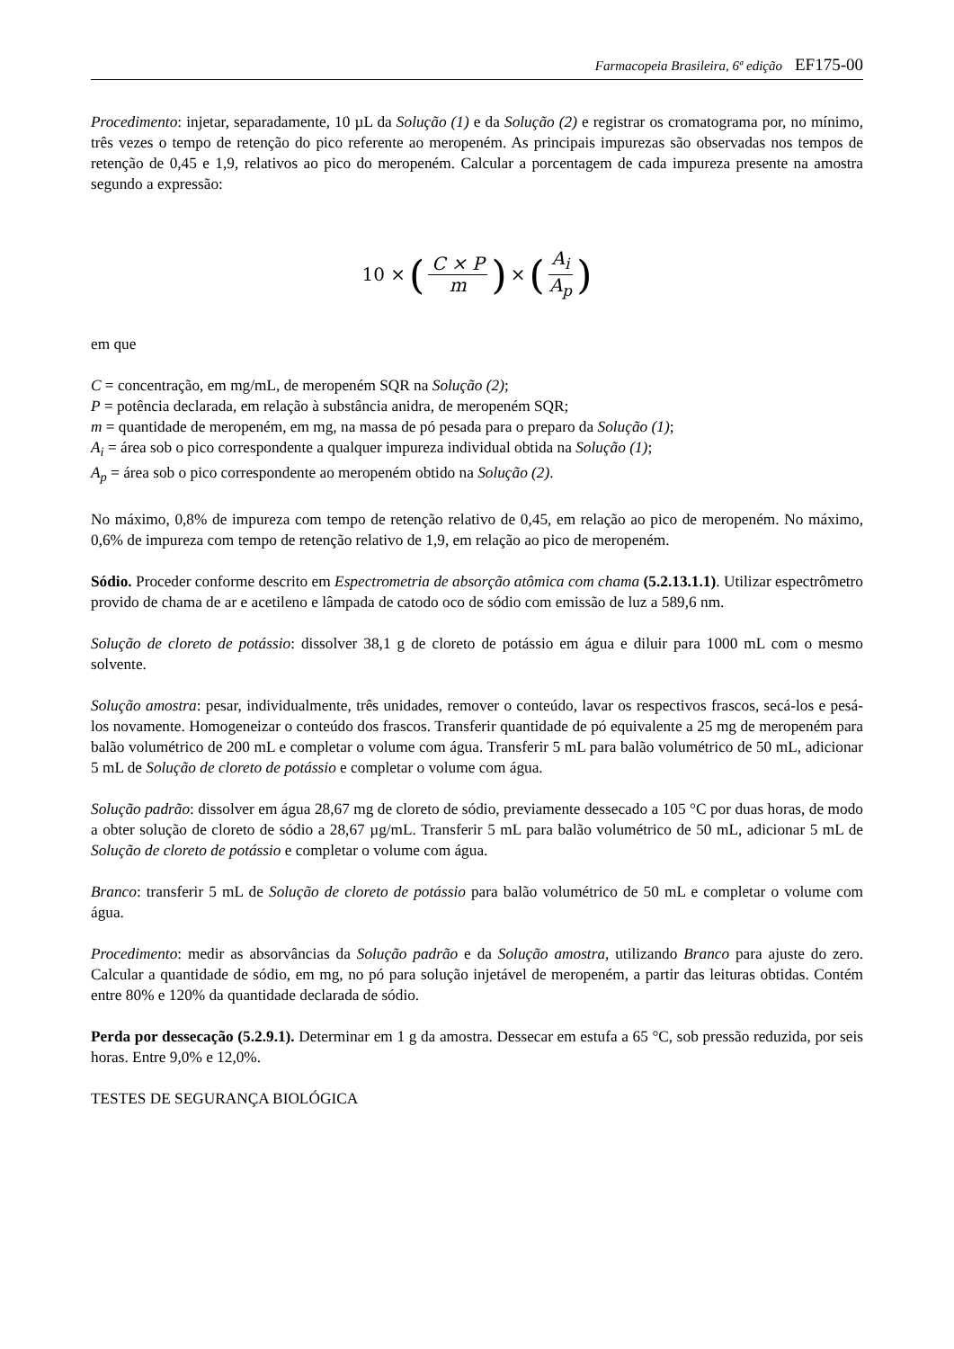Farmacopeia Brasileira, 6ª edição EF175-00
Procedimento: injetar, separadamente, 10 µL da Solução (1) e da Solução (2) e registrar os cromatograma por, no mínimo, três vezes o tempo de retenção do pico referente ao meropeném. As principais impurezas são observadas nos tempos de retenção de 0,45 e 1,9, relativos ao pico do meropeném. Calcular a porcentagem de cada impureza presente na amostra segundo a expressão:
10 × (C × P m) × (A<sub>i</sub> A<sub>p</sub>)
em que
C = concentração, em mg/mL, de meropeném SQR na Solução (2);
P = potência declarada, em relação à substância anidra, de meropeném SQR;
m = quantidade de meropeném, em mg, na massa de pó pesada para o preparo da Solução (1);
A<sub>i</sub> = área sob o pico correspondente a qualquer impureza individual obtida na Solução (1);
A<sub>p</sub> = área sob o pico correspondente ao meropeném obtido na Solução (2).
No máximo, 0,8% de impureza com tempo de retenção relativo de 0,45, em relação ao pico de meropeném. No máximo, 0,6% de impureza com tempo de retenção relativo de 1,9, em relação ao pico de meropeném.
Sódio. Proceder conforme descrito em Espectrometria de absorção atômica com chama (5.2.13.1.1). Utilizar espectrômetro provido de chama de ar e acetileno e lâmpada de catodo oco de sódio com emissão de luz a 589,6 nm.
Solução de cloreto de potássio: dissolver 38,1 g de cloreto de potássio em água e diluir para 1000 mL com o mesmo solvente.
Solução amostra: pesar, individualmente, três unidades, remover o conteúdo, lavar os respectivos frascos, secá-los e pesá-los novamente. Homogeneizar o conteúdo dos frascos. Transferir quantidade de pó equivalente a 25 mg de meropeném para balão volumétrico de 200 mL e completar o volume com água. Transferir 5 mL para balão volumétrico de 50 mL, adicionar 5 mL de Solução de cloreto de potássio e completar o volume com água.
Solução padrão: dissolver em água 28,67 mg de cloreto de sódio, previamente dessecado a 105 °C por duas horas, de modo a obter solução de cloreto de sódio a 28,67 µg/mL. Transferir 5 mL para balão volumétrico de 50 mL, adicionar 5 mL de Solução de cloreto de potássio e completar o volume com água.
Branco: transferir 5 mL de Solução de cloreto de potássio para balão volumétrico de 50 mL e completar o volume com água.
Procedimento: medir as absorvâncias da Solução padrão e da Solução amostra, utilizando Branco para ajuste do zero. Calcular a quantidade de sódio, em mg, no pó para solução injetável de meropeném, a partir das leituras obtidas. Contém entre 80% e 120% da quantidade declarada de sódio.
Perda por dessecação (5.2.9.1). Determinar em 1 g da amostra. Dessecar em estufa a 65 °C, sob pressão reduzida, por seis horas. Entre 9,0% e 12,0%.
TESTES DE SEGURANÇA BIOLÓGICA